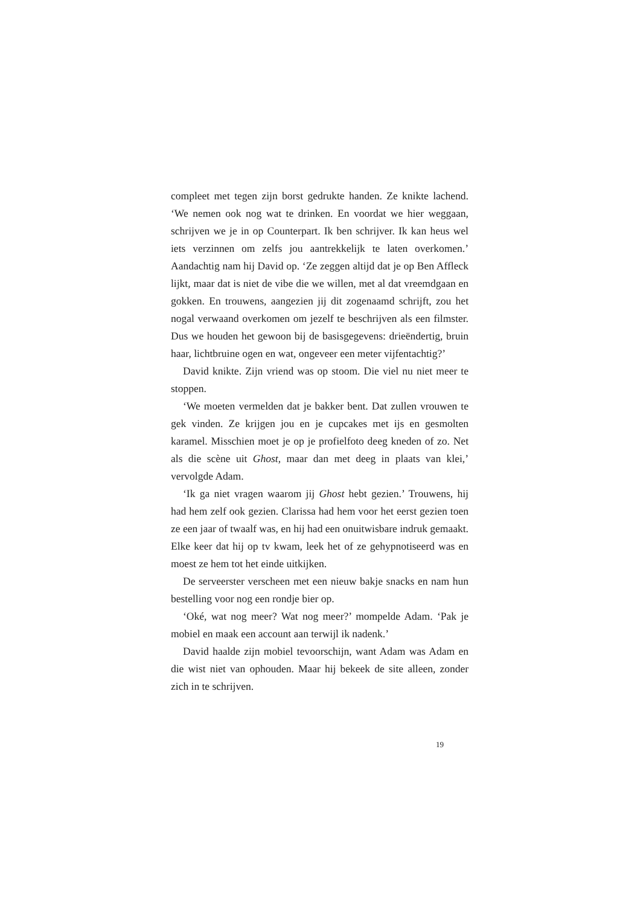compleet met tegen zijn borst gedrukte handen. Ze knikte lachend. ‘We nemen ook nog wat te drinken. En voordat we hier weggaan, schrijven we je in op Counterpart. Ik ben schrijver. Ik kan heus wel iets verzinnen om zelfs jou aantrekkelijk te laten overkomen.’ Aandachtig nam hij David op. ‘Ze zeggen altijd dat je op Ben Affleck lijkt, maar dat is niet de vibe die we willen, met al dat vreemdgaan en gokken. En trouwens, aangezien jij dit zogenaamd schrijft, zou het nogal verwaand overkomen om jezelf te beschrijven als een filmster. Dus we houden het gewoon bij de basisgegevens: drieëndertig, bruin haar, lichtbruine ogen en wat, ongeveer een meter vijfentachtig?’
David knikte. Zijn vriend was op stoom. Die viel nu niet meer te stoppen.
‘We moeten vermelden dat je bakker bent. Dat zullen vrouwen te gek vinden. Ze krijgen jou en je cupcakes met ijs en gesmolten karamel. Misschien moet je op je profielfoto deeg kneden of zo. Net als die scène uit Ghost, maar dan met deeg in plaats van klei,’ vervolgde Adam.
‘Ik ga niet vragen waarom jij Ghost hebt gezien.’ Trouwens, hij had hem zelf ook gezien. Clarissa had hem voor het eerst gezien toen ze een jaar of twaalf was, en hij had een onuitwisbare indruk gemaakt. Elke keer dat hij op tv kwam, leek het of ze gehypnotiseerd was en moest ze hem tot het einde uitkijken.
De serveerster verscheen met een nieuw bakje snacks en nam hun bestelling voor nog een rondje bier op.
‘Oké, wat nog meer? Wat nog meer?’ mompelde Adam. ‘Pak je mobiel en maak een account aan terwijl ik nadenk.’
David haalde zijn mobiel tevoorschijn, want Adam was Adam en die wist niet van ophouden. Maar hij bekeek de site alleen, zonder zich in te schrijven.
19